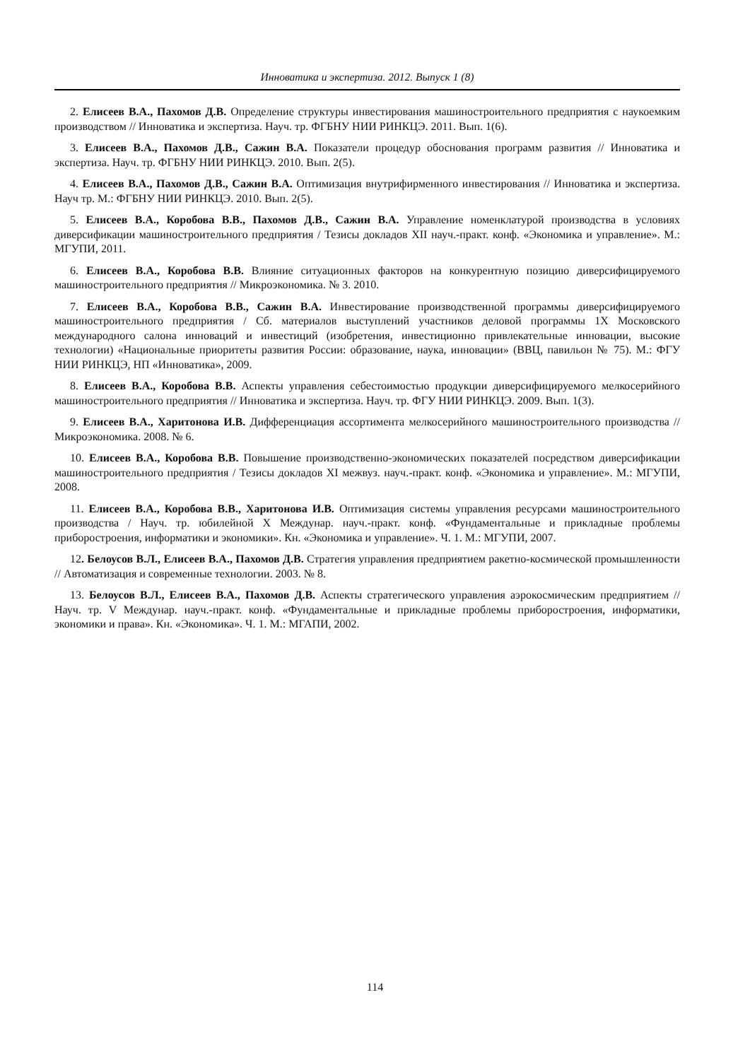Инноватика и экспертиза. 2012. Выпуск 1 (8)
2. Елисеев В.А., Пахомов Д.В. Определение структуры инвестирования машиностроительного предприятия с наукоемким производством // Инноватика и экспертиза. Науч. тр. ФГБНУ НИИ РИНКЦЭ. 2011. Вып. 1(6).
3. Елисеев В.А., Пахомов Д.В., Сажин В.А. Показатели процедур обоснования программ развития // Инноватика и экспертиза. Науч. тр. ФГБНУ НИИ РИНКЦЭ. 2010. Вып. 2(5).
4. Елисеев В.А., Пахомов Д.В., Сажин В.А. Оптимизация внутрифирменного инвестирования // Инноватика и экспертиза. Науч тр. М.: ФГБНУ НИИ РИНКЦЭ. 2010. Вып. 2(5).
5. Елисеев В.А., Коробова В.В., Пахомов Д.В., Сажин В.А. Управление номенклатурой производства в условиях диверсификации машиностроительного предприятия / Тезисы докладов XII науч.-практ. конф. «Экономика и управление». М.: МГУПИ, 2011.
6. Елисеев В.А., Коробова В.В. Влияние ситуационных факторов на конкурентную позицию диверсифицируемого машиностроительного предприятия // Микроэкономика. № 3. 2010.
7. Елисеев В.А., Коробова В.В., Сажин В.А. Инвестирование производственной программы диверсифицируемого машиностроительного предприятия / Сб. материалов выступлений участников деловой программы 1X Московского международного салона инноваций и инвестиций (изобретения, инвестиционно привлекательные инновации, высокие технологии) «Национальные приоритеты развития России: образование, наука, инновации» (ВВЦ, павильон № 75). М.: ФГУ НИИ РИНКЦЭ, НП «Инноватика», 2009.
8. Елисеев В.А., Коробова В.В. Аспекты управления себестоимостью продукции диверсифицируемого мелкосерийного машиностроительного предприятия // Инноватика и экспертиза. Науч. тр. ФГУ НИИ РИНКЦЭ. 2009. Вып. 1(3).
9. Елисеев В.А., Харитонова И.В. Дифференциация ассортимента мелкосерийного машиностроительного производства // Микроэкономика. 2008. № 6.
10. Елисеев В.А., Коробова В.В. Повышение производственно-экономических показателей посредством диверсификации машиностроительного предприятия / Тезисы докладов XI межвуз. науч.-практ. конф. «Экономика и управление». М.: МГУПИ, 2008.
11. Елисеев В.А., Коробова В.В., Харитонова И.В. Оптимизация системы управления ресурсами машиностроительного производства / Науч. тр. юбилейной X Междунар. науч.-практ. конф. «Фундаментальные и прикладные проблемы приборостроения, информатики и экономики». Кн. «Экономика и управление». Ч. 1. М.: МГУПИ, 2007.
12. Белоусов В.Л., Елисеев В.А., Пахомов Д.В. Стратегия управления предприятием ракетно-космической промышленности // Автоматизация и современные технологии. 2003. № 8.
13. Белоусов В.Л., Елисеев В.А., Пахомов Д.В. Аспекты стратегического управления аэрокосмическим предприятием // Науч. тр. V Междунар. науч.-практ. конф. «Фундаментальные и прикладные проблемы приборостроения, информатики, экономики и права». Кн. «Экономика». Ч. 1. М.: МГАПИ, 2002.
114